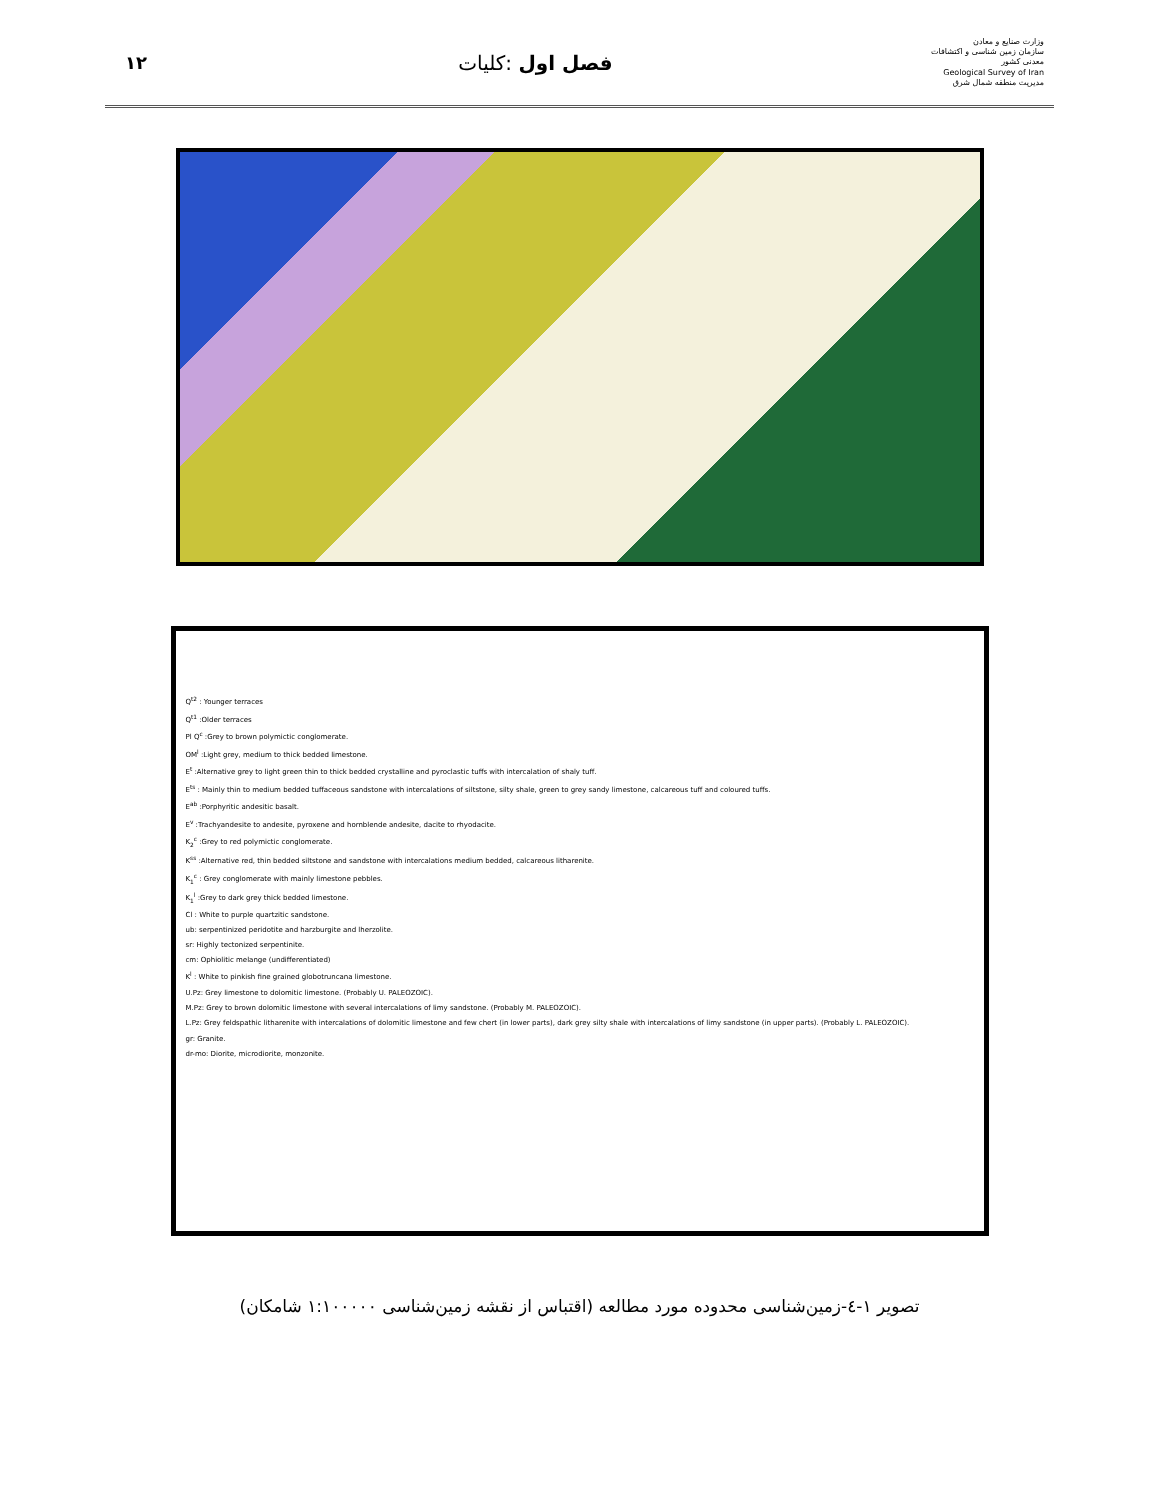۱۲ فصل اول :کلیات
وزارت صنایع و معادن
سازمان زمین شناسی و اکتشافات معدنی کشور
Geological Survey of Iran
مدیریت منطقه شمال شرق
Q<sup>t2</sup> : Younger terraces
Q<sup>t1</sup> :Older terraces
Pl Q<sup>c</sup> :Grey to brown polymictic conglomerate.
OM<sup>l</sup> :Light grey, medium to thick bedded limestone.
E<sup>t</sup> :Alternative grey to light green thin to thick bedded crystalline and pyroclastic tuffs with intercalation of shaly tuff.
E<sup>ts</sup> : Mainly thin to medium bedded tuffaceous sandstone with intercalations of siltstone, silty shale, green to grey sandy limestone, calcareous tuff and coloured tuffs.
E<sup>ab</sup> :Porphyritic andesitic basalt.
E<sup>v</sup> :Trachyandesite to andesite, pyroxene and hornblende andesite, dacite to rhyodacite.
K<sub>2</sub><sup>c</sup> :Grey to red polymictic conglomerate.
K<sup>ss</sup> :Alternative red, thin bedded siltstone and sandstone with intercalations medium bedded, calcareous litharenite.
K<sub>1</sub><sup>c</sup> : Grey conglomerate with mainly limestone pebbles.
K<sub>1</sub><sup>l</sup> :Grey to dark grey thick bedded limestone.
Cl : White to purple quartzitic sandstone.
ub: serpentinized peridotite and harzburgite and lherzolite.
sr: Highly tectonized serpentinite.
cm: Ophiolitic melange (undifferentiated)
K<sup>l</sup> : White to pinkish fine grained globotruncana limestone.
U.Pz: Grey limestone to dolomitic limestone. (Probably U. PALEOZOIC).
M.Pz: Grey to brown dolomitic limestone with several intercalations of limy sandstone. (Probably M. PALEOZOIC).
L.Pz: Grey feldspathic litharenite with intercalations of dolomitic limestone and few chert (in lower parts), dark grey silty shale with intercalations of limy sandstone (in upper parts). (Probably L. PALEOZOIC).
gr: Granite.
dr-mo: Diorite, microdiorite, monzonite.
تصویر ۱-٤-زمین‌شناسی محدوده مورد مطالعه (اقتباس از نقشه زمین‌شناسی ۱:۱۰۰۰۰۰ شامکان)